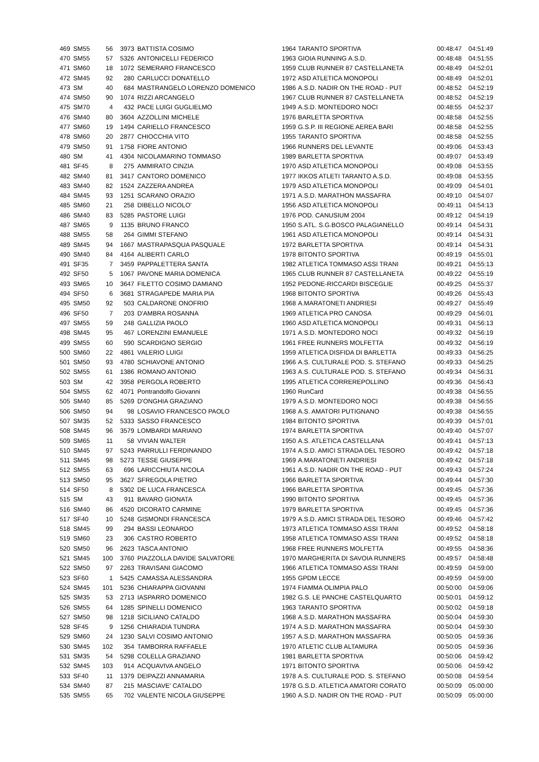| 469 | SM55 | 56 | 3973 | BATTISTA COSIMO | 1964 | TARANTO SPORTIVA | 00:48:47 | 04:51:49 |
| 470 | SM55 | 57 | 5326 | ANTONICELLI FEDERICO | 1963 | GIOIA RUNNING A.S.D. | 00:48:48 | 04:51:55 |
| 471 | SM60 | 18 | 1072 | SEMERARO FRANCESCO | 1959 | CLUB RUNNER 87 CASTELLANETA | 00:48:49 | 04:52:01 |
| 472 | SM45 | 92 | 280 | CARLUCCI DONATELLO | 1972 | ASD ATLETICA MONOPOLI | 00:48:49 | 04:52:01 |
| 473 | SM | 40 | 684 | MASTRANGELO LORENZO DOMENICO | 1986 | A.S.D. NADIR ON THE ROAD - PUT | 00:48:52 | 04:52:19 |
| 474 | SM50 | 90 | 1074 | RIZZI ARCANGELO | 1967 | CLUB RUNNER 87 CASTELLANETA | 00:48:52 | 04:52:19 |
| 475 | SM70 | 4 | 432 | PACE LUIGI GUGLIELMO | 1949 | A.S.D. MONTEDORO NOCI | 00:48:55 | 04:52:37 |
| 476 | SM40 | 80 | 3604 | AZZOLLINI MICHELE | 1976 | BARLETTA SPORTIVA | 00:48:58 | 04:52:55 |
| 477 | SM60 | 19 | 1494 | CARIELLO FRANCESCO | 1959 | G.S.P. III REGIONE AEREA BARI | 00:48:58 | 04:52:55 |
| 478 | SM60 | 20 | 2877 | CHIOCCHIA VITO | 1955 | TARANTO SPORTIVA | 00:48:58 | 04:52:55 |
| 479 | SM50 | 91 | 1758 | FIORE ANTONIO | 1966 | RUNNERS DEL LEVANTE | 00:49:06 | 04:53:43 |
| 480 | SM | 41 | 4304 | NICOLAMARINO TOMMASO | 1989 | BARLETTA SPORTIVA | 00:49:07 | 04:53:49 |
| 481 | SF45 | 8 | 275 | AMMIRATO CINZIA | 1970 | ASD ATLETICA MONOPOLI | 00:49:08 | 04:53:55 |
| 482 | SM40 | 81 | 3417 | CANTORO DOMENICO | 1977 | IKKOS ATLETI TARANTO A.S.D. | 00:49:08 | 04:53:55 |
| 483 | SM40 | 82 | 1524 | ZAZZERA ANDREA | 1979 | ASD ATLETICA MONOPOLI | 00:49:09 | 04:54:01 |
| 484 | SM45 | 93 | 1251 | SCARANO ORAZIO | 1971 | A.S.D. MARATHON MASSAFRA | 00:49:10 | 04:54:07 |
| 485 | SM60 | 21 | 258 | DIBELLO NICOLO' | 1956 | ASD ATLETICA MONOPOLI | 00:49:11 | 04:54:13 |
| 486 | SM40 | 83 | 5285 | PASTORE LUIGI | 1976 | POD. CANUSIUM 2004 | 00:49:12 | 04:54:19 |
| 487 | SM65 | 9 | 1135 | BRUNO FRANCO | 1950 | S.ATL. S.G.BOSCO PALAGIANELLO | 00:49:14 | 04:54:31 |
| 488 | SM55 | 58 | 264 | GIMMI STEFANO | 1961 | ASD ATLETICA MONOPOLI | 00:49:14 | 04:54:31 |
| 489 | SM45 | 94 | 1667 | MASTRAPASQUA PASQUALE | 1972 | BARLETTA SPORTIVA | 00:49:14 | 04:54:31 |
| 490 | SM40 | 84 | 4164 | ALIBERTI CARLO | 1978 | BITONTO SPORTIVA | 00:49:19 | 04:55:01 |
| 491 | SF35 | 7 | 3459 | PAPPALETTERA SANTA | 1982 | ATLETICA TOMMASO ASSI TRANI | 00:49:21 | 04:55:13 |
| 492 | SF50 | 5 | 1067 | PAVONE MARIA DOMENICA | 1965 | CLUB RUNNER 87 CASTELLANETA | 00:49:22 | 04:55:19 |
| 493 | SM65 | 10 | 3647 | FILETTO COSIMO DAMIANO | 1952 | PEDONE-RICCARDI BISCEGLIE | 00:49:25 | 04:55:37 |
| 494 | SF50 | 6 | 3681 | STRAGAPEDE MARIA PIA | 1968 | BITONTO SPORTIVA | 00:49:26 | 04:55:43 |
| 495 | SM50 | 92 | 503 | CALDARONE ONOFRIO | 1968 | A.MARATONETI ANDRIESI | 00:49:27 | 04:55:49 |
| 496 | SF50 | 7 | 203 | D'AMBRA ROSANNA | 1969 | ATLETICA PRO CANOSA | 00:49:29 | 04:56:01 |
| 497 | SM55 | 59 | 248 | GALLIZIA PAOLO | 1960 | ASD ATLETICA MONOPOLI | 00:49:31 | 04:56:13 |
| 498 | SM45 | 95 | 467 | LORENZINI EMANUELE | 1971 | A.S.D. MONTEDORO NOCI | 00:49:32 | 04:56:19 |
| 499 | SM55 | 60 | 590 | SCARDIGNO SERGIO | 1961 | FREE RUNNERS MOLFETTA | 00:49:32 | 04:56:19 |
| 500 | SM60 | 22 | 4861 | VALERIO LUIGI | 1959 | ATLETICA DISFIDA DI BARLETTA | 00:49:33 | 04:56:25 |
| 501 | SM50 | 93 | 4780 | SCHIAVONE ANTONIO | 1966 | A.S. CULTURALE POD. S. STEFANO | 00:49:33 | 04:56:25 |
| 502 | SM55 | 61 | 1386 | ROMANO ANTONIO | 1963 | A.S. CULTURALE POD. S. STEFANO | 00:49:34 | 04:56:31 |
| 503 | SM | 42 | 3958 | PERGOLA ROBERTO | 1995 | ATLETICA CORREREPOLLINO | 00:49:36 | 04:56:43 |
| 504 | SM55 | 62 | 4071 | Pontrandolfo Giovanni | 1960 | RunCard | 00:49:38 | 04:56:55 |
| 505 | SM40 | 85 | 5269 | D'ONGHIA GRAZIANO | 1979 | A.S.D. MONTEDORO NOCI | 00:49:38 | 04:56:55 |
| 506 | SM50 | 94 | 98 | LOSAVIO FRANCESCO PAOLO | 1968 | A.S. AMATORI PUTIGNANO | 00:49:38 | 04:56:55 |
| 507 | SM35 | 52 | 5333 | SASSO FRANCESCO | 1984 | BITONTO SPORTIVA | 00:49:39 | 04:57:01 |
| 508 | SM45 | 96 | 3579 | LOMBARDI MARIANO | 1974 | BARLETTA SPORTIVA | 00:49:40 | 04:57:07 |
| 509 | SM65 | 11 | 58 | VIVIAN WALTER | 1950 | A.S. ATLETICA CASTELLANA | 00:49:41 | 04:57:13 |
| 510 | SM45 | 97 | 5243 | PARRULLI FERDINANDO | 1974 | A.S.D. AMICI STRADA DEL TESORO | 00:49:42 | 04:57:18 |
| 511 | SM45 | 98 | 5273 | TESSE GIUSEPPE | 1969 | A.MARATONETI ANDRIESI | 00:49:42 | 04:57:18 |
| 512 | SM55 | 63 | 696 | LARICCHIUTA NICOLA | 1961 | A.S.D. NADIR ON THE ROAD - PUT | 00:49:43 | 04:57:24 |
| 513 | SM50 | 95 | 3627 | SFREGOLA PIETRO | 1966 | BARLETTA SPORTIVA | 00:49:44 | 04:57:30 |
| 514 | SF50 | 8 | 5302 | DE LUCA FRANCESCA | 1966 | BARLETTA SPORTIVA | 00:49:45 | 04:57:36 |
| 515 | SM | 43 | 911 | BAVARO GIONATA | 1990 | BITONTO SPORTIVA | 00:49:45 | 04:57:36 |
| 516 | SM40 | 86 | 4520 | DICORATO CARMINE | 1979 | BARLETTA SPORTIVA | 00:49:45 | 04:57:36 |
| 517 | SF40 | 10 | 5248 | GISMONDI FRANCESCA | 1979 | A.S.D. AMICI STRADA DEL TESORO | 00:49:46 | 04:57:42 |
| 518 | SM45 | 99 | 294 | BASSI LEONARDO | 1973 | ATLETICA TOMMASO ASSI TRANI | 00:49:52 | 04:58:18 |
| 519 | SM60 | 23 | 306 | CASTRO ROBERTO | 1958 | ATLETICA TOMMASO ASSI TRANI | 00:49:52 | 04:58:18 |
| 520 | SM50 | 96 | 2623 | TASCA ANTONIO | 1968 | FREE RUNNERS MOLFETTA | 00:49:55 | 04:58:36 |
| 521 | SM45 | 100 | 3760 | PIAZZOLLA DAVIDE SALVATORE | 1970 | MARGHERITA DI SAVOIA RUNNERS | 00:49:57 | 04:58:48 |
| 522 | SM50 | 97 | 2263 | TRAVISANI GIACOMO | 1966 | ATLETICA TOMMASO ASSI TRANI | 00:49:59 | 04:59:00 |
| 523 | SF60 | 1 | 5425 | CAMASSA ALESSANDRA | 1955 | GPDM LECCE | 00:49:59 | 04:59:00 |
| 524 | SM45 | 101 | 5236 | CHIARAPPA GIOVANNI | 1974 | FIAMMA OLIMPIA PALO | 00:50:00 | 04:59:06 |
| 525 | SM35 | 53 | 2713 | IASPARRO DOMENICO | 1982 | G.S. LE PANCHE CASTELQUARTO | 00:50:01 | 04:59:12 |
| 526 | SM55 | 64 | 1285 | SPINELLI DOMENICO | 1963 | TARANTO SPORTIVA | 00:50:02 | 04:59:18 |
| 527 | SM50 | 98 | 1218 | SICILIANO CATALDO | 1968 | A.S.D. MARATHON MASSAFRA | 00:50:04 | 04:59:30 |
| 528 | SF45 | 9 | 1256 | CHIARADIA TUNDRA | 1974 | A.S.D. MARATHON MASSAFRA | 00:50:04 | 04:59:30 |
| 529 | SM60 | 24 | 1230 | SALVI COSIMO ANTONIO | 1957 | A.S.D. MARATHON MASSAFRA | 00:50:05 | 04:59:36 |
| 530 | SM45 | 102 | 354 | TAMBORRA RAFFAELE | 1970 | ATLETIC CLUB ALTAMURA | 00:50:05 | 04:59:36 |
| 531 | SM35 | 54 | 5298 | COLELLA GRAZIANO | 1981 | BARLETTA SPORTIVA | 00:50:06 | 04:59:42 |
| 532 | SM45 | 103 | 914 | ACQUAVIVA ANGELO | 1971 | BITONTO SPORTIVA | 00:50:06 | 04:59:42 |
| 533 | SF40 | 11 | 1379 | DEIPAZZI ANNAMARIA | 1978 | A.S. CULTURALE POD. S. STEFANO | 00:50:08 | 04:59:54 |
| 534 | SM40 | 87 | 215 | MASCIAVE' CATALDO | 1978 | G.S.D. ATLETICA AMATORI CORATO | 00:50:09 | 05:00:00 |
| 535 | SM55 | 65 | 702 | VALENTE NICOLA GIUSEPPE | 1960 | A.S.D. NADIR ON THE ROAD - PUT | 00:50:09 | 05:00:00 |